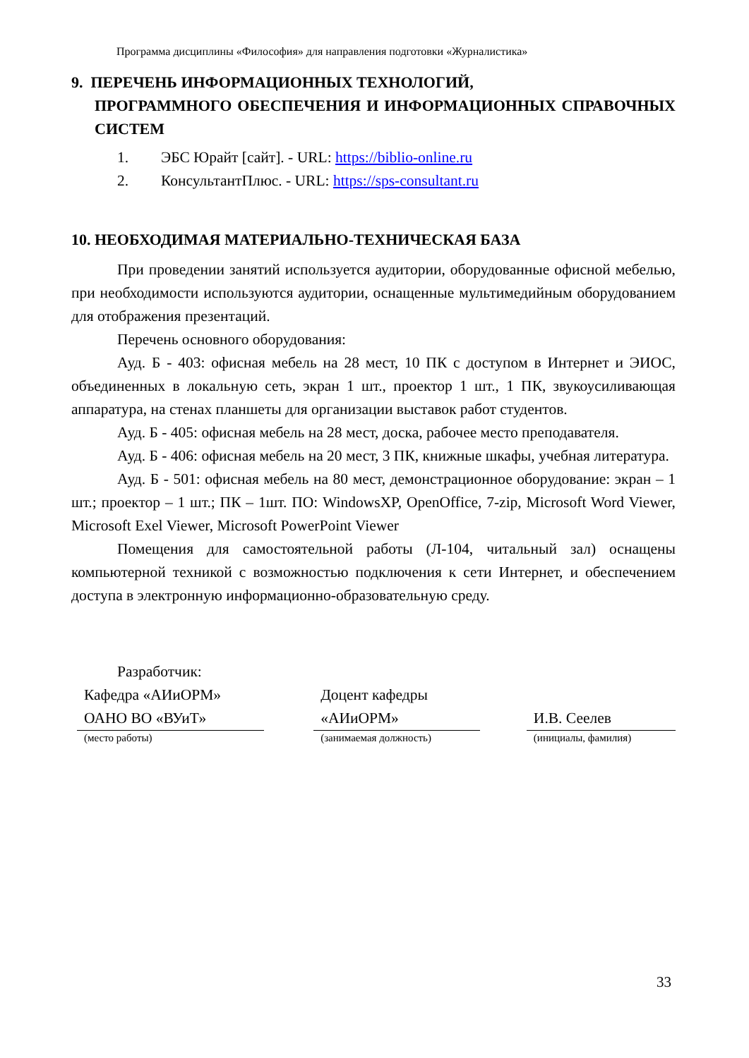Программа дисциплины «Философия» для направления подготовки «Журналистика»
9. ПЕРЕЧЕНЬ ИНФОРМАЦИОННЫХ ТЕХНОЛОГИЙ,
ПРОГРАММНОГО ОБЕСПЕЧЕНИЯ И ИНФОРМАЦИОННЫХ СПРАВОЧНЫХ СИСТЕМ
1. ЭБС Юрайт [сайт]. - URL: https://biblio-online.ru
2. КонсультантПлюс. - URL: https://sps-consultant.ru
10. НЕОБХОДИМАЯ МАТЕРИАЛЬНО-ТЕХНИЧЕСКАЯ БАЗА
При проведении занятий используется аудитории, оборудованные офисной мебелью, при необходимости используются аудитории, оснащенные мультимедийным оборудованием для отображения презентаций.
Перечень основного оборудования:
Ауд. Б - 403: офисная мебель на 28 мест, 10 ПК с доступом в Интернет и ЭИОС, объединенных в локальную сеть, экран 1 шт., проектор 1 шт., 1 ПК, звукоусиливающая аппаратура, на стенах планшеты для организации выставок работ студентов.
Ауд. Б - 405: офисная мебель на 28 мест, доска, рабочее место преподавателя.
Ауд. Б - 406: офисная мебель на 20 мест, 3 ПК, книжные шкафы, учебная литература.
Ауд. Б - 501: офисная мебель на 80 мест, демонстрационное оборудование: экран – 1 шт.; проектор – 1 шт.; ПК – 1шт. ПО: WindowsXP, OpenOffice, 7-zip, Microsoft Word Viewer, Microsoft Exel Viewer, Microsoft PowerPoint Viewer
Помещения для самостоятельной работы (Л-104, читальный зал) оснащены компьютерной техникой с возможностью подключения к сети Интернет, и обеспечением доступа в электронную информационно-образовательную среду.
Разработчик:
Кафедра «АИиОРМ» ОАНО ВО «ВУиТ»
(место работы)
Доцент кафедры «АИиОРМ»
(занимаемая должность)
И.В. Сеелев
(инициалы, фамилия)
33